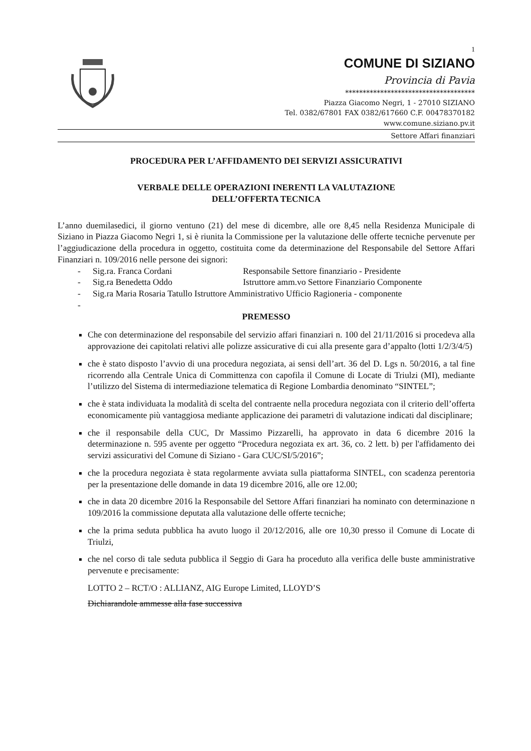1
COMUNE DI SIZIANO
Provincia di Pavia
*************************************
Piazza Giacomo Negri, 1 - 27010 SIZIANO
Tel. 0382/67801 FAX 0382/617660 C.F. 00478370182
www.comune.siziano.pv.it
Settore Affari finanziari
PROCEDURA PER L’AFFIDAMENTO DEI SERVIZI ASSICURATIVI
VERBALE DELLE OPERAZIONI INERENTI LA VALUTAZIONE
DELL’OFFERTA TECNICA
L’anno duemilasedici, il giorno ventuno (21) del mese di dicembre, alle ore 8,45 nella Residenza Municipale di Siziano in Piazza Giacomo Negri 1, si è riunita la Commissione per la valutazione delle offerte tecniche pervenute per l’aggiudicazione della procedura in oggetto, costituita come da determinazione del Responsabile del Settore Affari Finanziari n. 109/2016 nelle persone dei signori:
- Sig.ra. Franca Cordani Responsabile Settore finanziario - Presidente
- Sig.ra Benedetta Oddo Istruttore amm.vo Settore Finanziario Componente
- Sig.ra Maria Rosaria Tatullo Istruttore Amministrativo Ufficio Ragioneria - componente
-
PREMESSO
Che con determinazione del responsabile del servizio affari finanziari n. 100 del 21/11/2016 si procedeva alla approvazione dei capitolati relativi alle polizze assicurative di cui alla presente gara d’appalto (lotti 1/2/3/4/5)
che è stato disposto l’avvio di una procedura negoziata, ai sensi dell’art. 36 del D. Lgs n. 50/2016, a tal fine ricorrendo alla Centrale Unica di Committenza con capofila il Comune di Locate di Triulzi (MI), mediante l’utilizzo del Sistema di intermediazione telematica di Regione Lombardia denominato “SINTEL”;
che è stata individuata la modalità di scelta del contraente nella procedura negoziata con il criterio dell’offerta economicamente più vantaggiosa mediante applicazione dei parametri di valutazione indicati dal disciplinare;
che il responsabile della CUC, Dr Massimo Pizzarelli, ha approvato in data 6 dicembre 2016 la determinazione n. 595 avente per oggetto “Procedura negoziata ex art. 36, co. 2 lett. b) per l'affidamento dei servizi assicurativi del Comune di Siziano - Gara CUC/SI/5/2016”;
che la procedura negoziata è stata regolarmente avviata sulla piattaforma SINTEL, con scadenza perentoria per la presentazione delle domande in data 19 dicembre 2016, alle ore 12.00;
che in data 20 dicembre 2016 la Responsabile del Settore Affari finanziari ha nominato con determinazione n 109/2016 la commissione deputata alla valutazione delle offerte tecniche;
che la prima seduta pubblica ha avuto luogo il 20/12/2016, alle ore 10,30 presso il Comune di Locate di Triulzi,
che nel corso di tale seduta pubblica il Seggio di Gara ha proceduto alla verifica delle buste amministrative pervenute e precisamente:
LOTTO 2 – RCT/O : ALLIANZ, AIG Europe Limited, LLOYD’S
Dichiarandole ammesse alla fase successiva